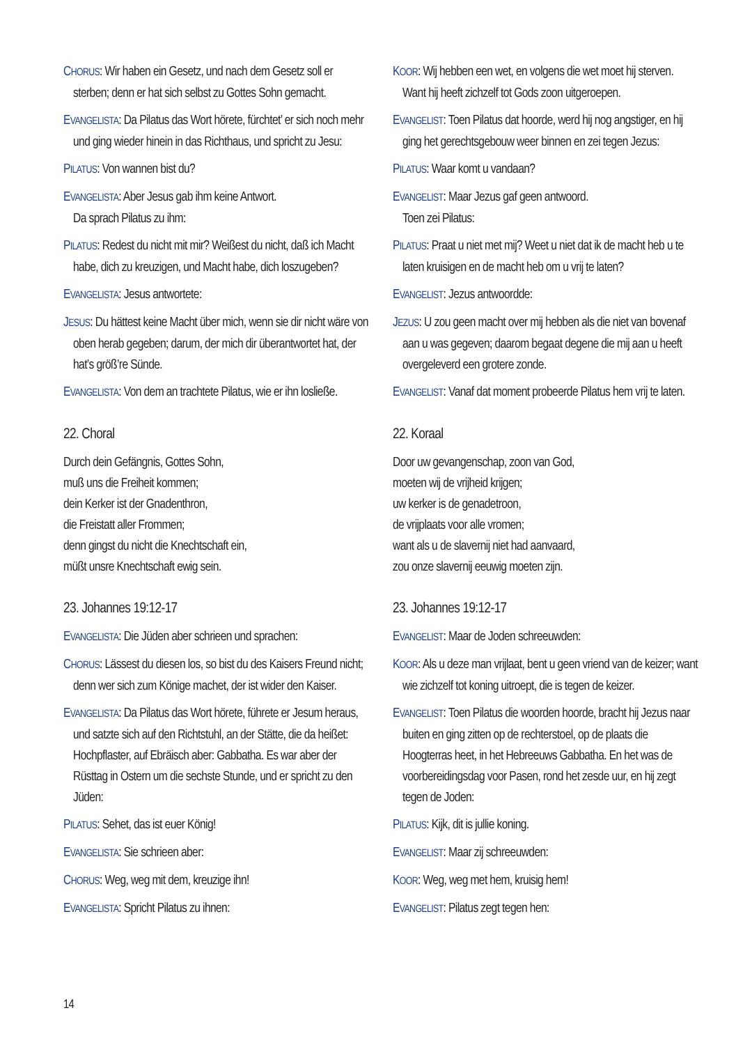CHORUS: Wir haben ein Gesetz, und nach dem Gesetz soll er sterben; denn er hat sich selbst zu Gottes Sohn gemacht.
EVANGELISTA: Da Pilatus das Wort hörete, fürchtet’ er sich noch mehr und ging wieder hinein in das Richthaus, und spricht zu Jesu:
PILATUS: Von wannen bist du?
EVANGELISTA: Aber Jesus gab ihm keine Antwort.
Da sprach Pilatus zu ihm:
PILATUS: Redest du nicht mit mir? Weißest du nicht, daß ich Macht habe, dich zu kreuzigen, und Macht habe, dich loszugeben?
EVANGELISTA: Jesus antwortete:
JESUS: Du hättest keine Macht über mich, wenn sie dir nicht wäre von oben herab gegeben; darum, der mich dir überantwortet hat, der hat’s größ’re Sünde.
EVANGELISTA: Von dem an trachtete Pilatus, wie er ihn losließe.
22. Choral
Durch dein Gefängnis, Gottes Sohn,
muß uns die Freiheit kommen;
dein Kerker ist der Gnadenthron,
die Freistatt aller Frommen;
denn gingst du nicht die Knechtschaft ein,
müßt unsre Knechtschaft ewig sein.
23. Johannes 19:12-17
EVANGELISTA: Die Jüden aber schrieen und sprachen:
CHORUS: Lässest du diesen los, so bist du des Kaisers Freund nicht; denn wer sich zum Könige machet, der ist wider den Kaiser.
EVANGELISTA: Da Pilatus das Wort hörete, führete er Jesum heraus, und satzte sich auf den Richtstuhl, an der Stätte, die da heißet: Hochpflaster, auf Ebräisch aber: Gabbatha. Es war aber der Rüsttag in Ostern um die sechste Stunde, und er spricht zu den Jüden:
PILATUS: Sehet, das ist euer König!
EVANGELISTA: Sie schrieen aber:
CHORUS: Weg, weg mit dem, kreuzige ihn!
EVANGELISTA: Spricht Pilatus zu ihnen:
KOOR: Wij hebben een wet, en volgens die wet moet hij sterven. Want hij heeft zichzelf tot Gods zoon uitgeroepen.
EVANGELIST: Toen Pilatus dat hoorde, werd hij nog angstiger, en hij ging het gerechtsgebouw weer binnen en zei tegen Jezus:
PILATUS: Waar komt u vandaan?
EVANGELIST: Maar Jezus gaf geen antwoord.
Toen zei Pilatus:
PILATUS: Praat u niet met mij? Weet u niet dat ik de macht heb u te laten kruisigen en de macht heb om u vrij te laten?
EVANGELIST: Jezus antwoordde:
JEZUS: U zou geen macht over mij hebben als die niet van bovenaf aan u was gegeven; daarom begaat degene die mij aan u heeft overgeleverd een grotere zonde.
EVANGELIST: Vanaf dat moment probeerde Pilatus hem vrij te laten.
22. Koraal
Door uw gevangenschap, zoon van God,
moeten wij de vrijheid krijgen;
uw kerker is de genadetroon,
de vrijplaats voor alle vromen;
want als u de slavernij niet had aanvaard,
zou onze slavernij eeuwig moeten zijn.
23. Johannes 19:12-17
EVANGELIST: Maar de Joden schreeuwden:
KOOR: Als u deze man vrijlaat, bent u geen vriend van de keizer; want wie zichzelf tot koning uitroept, die is tegen de keizer.
EVANGELIST: Toen Pilatus die woorden hoorde, bracht hij Jezus naar buiten en ging zitten op de rechterstoel, op de plaats die Hoogterras heet, in het Hebreeuws Gabbatha. En het was de voorbereidingsdag voor Pasen, rond het zesde uur, en hij zegt tegen de Joden:
PILATUS: Kijk, dit is jullie koning.
EVANGELIST: Maar zij schreeuwden:
KOOR: Weg, weg met hem, kruisig hem!
EVANGELIST: Pilatus zegt tegen hen:
14